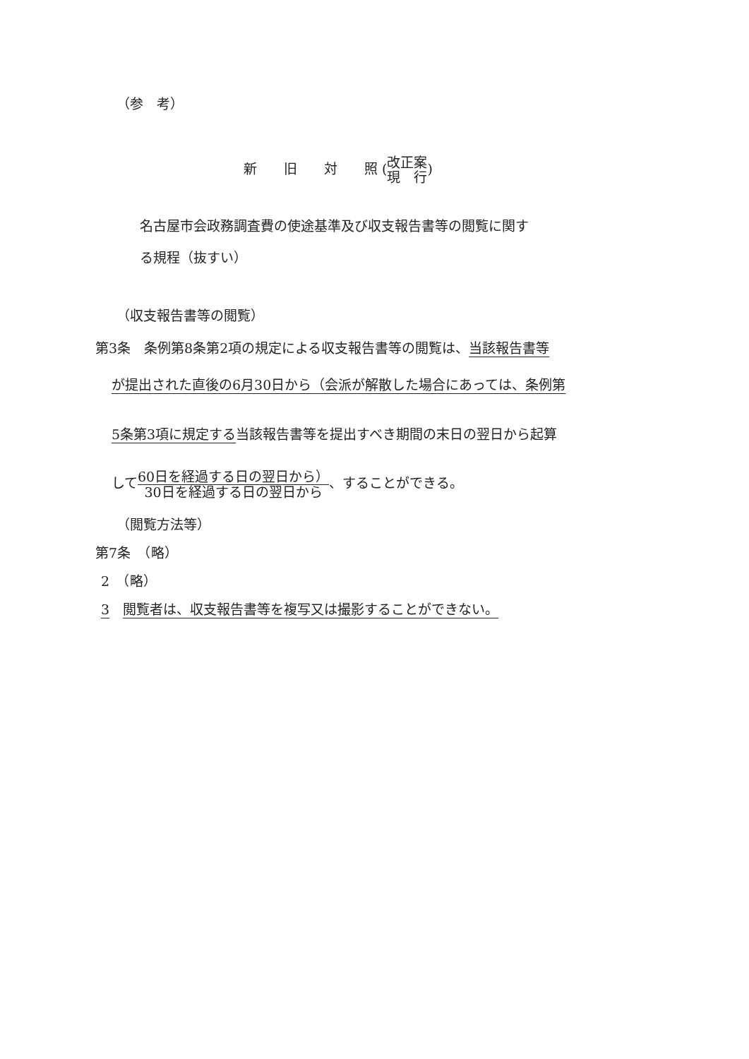（参　考）
新　　旧　　対　　照 (改正案 現　行)
名古屋市会政務調査費の使途基準及び収支報告書等の閲覧に関す
る規程（抜すい）
（収支報告書等の閲覧）
第3条　条例第8条第2項の規定による収支報告書等の閲覧は、当該報告書等
が提出された直後の6月30日から（会派が解散した場合にあっては、条例第
5条第3項に規定する当該報告書等を提出すべき期間の末日の翌日から起算
して60日を経過する日の翌日から） 30日を経過する日の翌日から、することができる。
（閲覧方法等）
第7条　（略）
2　（略）
3　閲覧者は、収支報告書等を複写又は撮影することができない。